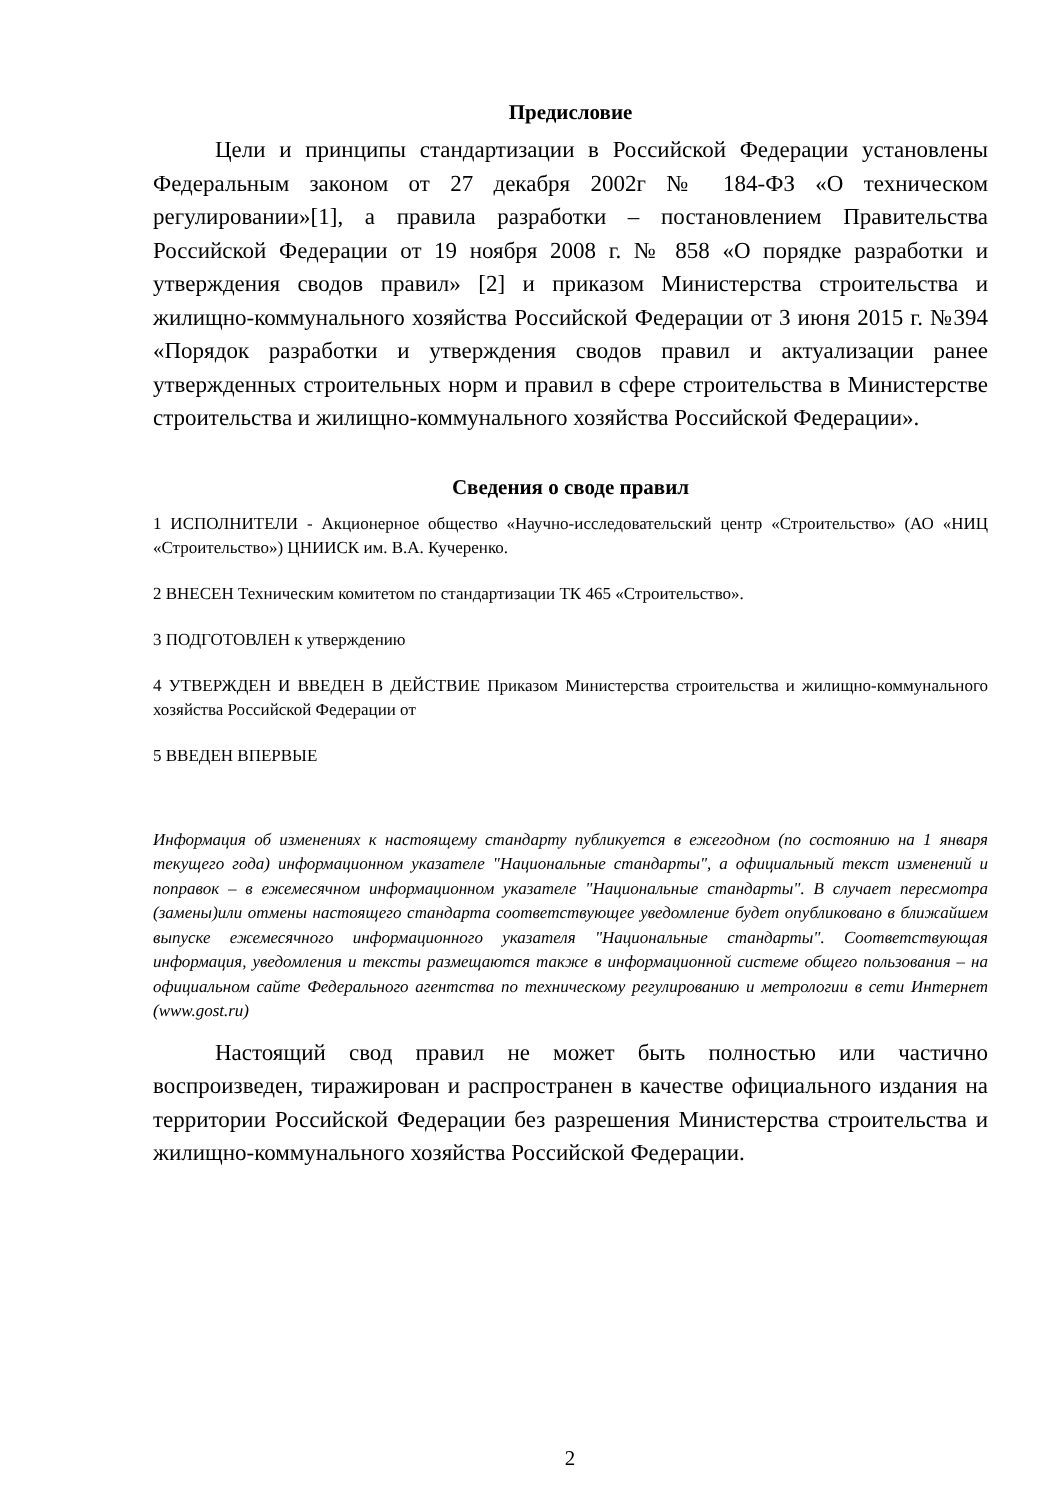Предисловие
Цели и принципы стандартизации в Российской Федерации установлены Федеральным законом от 27 декабря 2002г № 184-ФЗ «О техническом регулировании»[1], а правила разработки – постановлением Правительства Российской Федерации от 19 ноября 2008 г. № 858 «О порядке разработки и утверждения сводов правил» [2] и приказом Министерства строительства и жилищно-коммунального хозяйства Российской Федерации от 3 июня 2015 г. №394 «Порядок разработки и утверждения сводов правил и актуализации ранее утвержденных строительных норм и правил в сфере строительства в Министерстве строительства и жилищно-коммунального хозяйства Российской Федерации».
Сведения о своде правил
1 ИСПОЛНИТЕЛИ - Акционерное общество «Научно-исследовательский центр «Строительство» (АО «НИЦ «Строительство») ЦНИИСК им. В.А. Кучеренко.
2 ВНЕСЕН Техническим комитетом по стандартизации ТК 465 «Строительство».
3 ПОДГОТОВЛЕН к утверждению
4 УТВЕРЖДЕН И ВВЕДЕН В ДЕЙСТВИЕ Приказом Министерства строительства и жилищно-коммунального хозяйства Российской Федерации от
5 ВВЕДЕН ВПЕРВЫЕ
Информация об изменениях к настоящему стандарту публикуется в ежегодном (по состоянию на 1 января текущего года) информационном указателе "Национальные стандарты", а официальный текст изменений и поправок – в ежемесячном информационном указателе "Национальные стандарты". В случает пересмотра (замены)или отмены настоящего стандарта соответствующее уведомление будет опубликовано в ближайшем выпуске ежемесячного информационного указателя "Национальные стандарты". Соответствующая информация, уведомления и тексты размещаются также в информационной системе общего пользования – на официальном сайте Федерального агентства по техническому регулированию и метрологии в сети Интернет (www.gost.ru)
Настоящий свод правил не может быть полностью или частично воспроизведен, тиражирован и распространен в качестве официального издания на территории Российской Федерации без разрешения Министерства строительства и жилищно-коммунального хозяйства Российской Федерации.
2